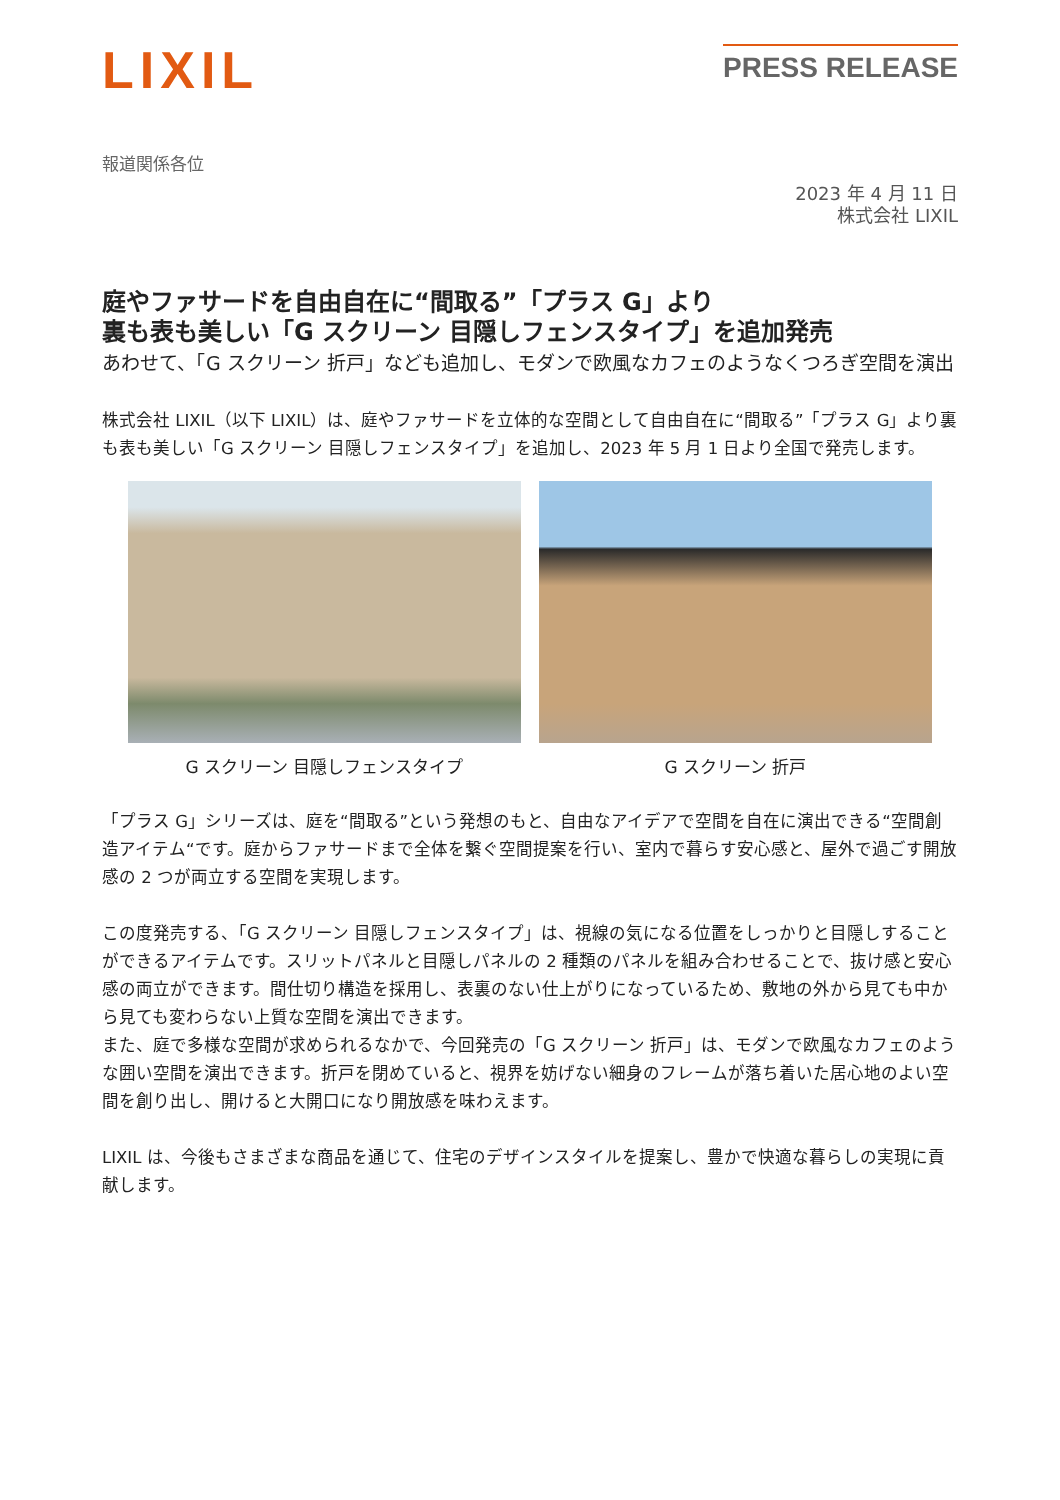LIXIL
PRESS RELEASE
報道関係各位
2023 年 4 月 11 日
株式会社 LIXIL
庭やファサードを自由自在に“間取る”「プラス G」より
裏も表も美しい「G スクリーン 目隠しフェンスタイプ」を追加発売
あわせて、「G スクリーン 折戸」なども追加し、モダンで欧風なカフェのようなくつろぎ空間を演出
株式会社 LIXIL（以下 LIXIL）は、庭やファサードを立体的な空間として自由自在に“間取る”「プラス G」より裏も表も美しい「G スクリーン 目隠しフェンスタイプ」を追加し、2023 年 5 月 1 日より全国で発売します。
G スクリーン 目隠しフェンスタイプ G スクリーン 折戸
「プラス G」シリーズは、庭を“間取る”という発想のもと、自由なアイデアで空間を自在に演出できる“空間創造アイテム“です。庭からファサードまで全体を繋ぐ空間提案を行い、室内で暮らす安心感と、屋外で過ごす開放感の 2 つが両立する空間を実現します。
この度発売する、「G スクリーン 目隠しフェンスタイプ」は、視線の気になる位置をしっかりと目隠しすることができるアイテムです。スリットパネルと目隠しパネルの 2 種類のパネルを組み合わせることで、抜け感と安心感の両立ができます。間仕切り構造を採用し、表裏のない仕上がりになっているため、敷地の外から見ても中から見ても変わらない上質な空間を演出できます。
また、庭で多様な空間が求められるなかで、今回発売の「G スクリーン 折戸」は、モダンで欧風なカフェのような囲い空間を演出できます。折戸を閉めていると、視界を妨げない細身のフレームが落ち着いた居心地のよい空間を創り出し、開けると大開口になり開放感を味わえます。
LIXIL は、今後もさまざまな商品を通じて、住宅のデザインスタイルを提案し、豊かで快適な暮らしの実現に貢献します。